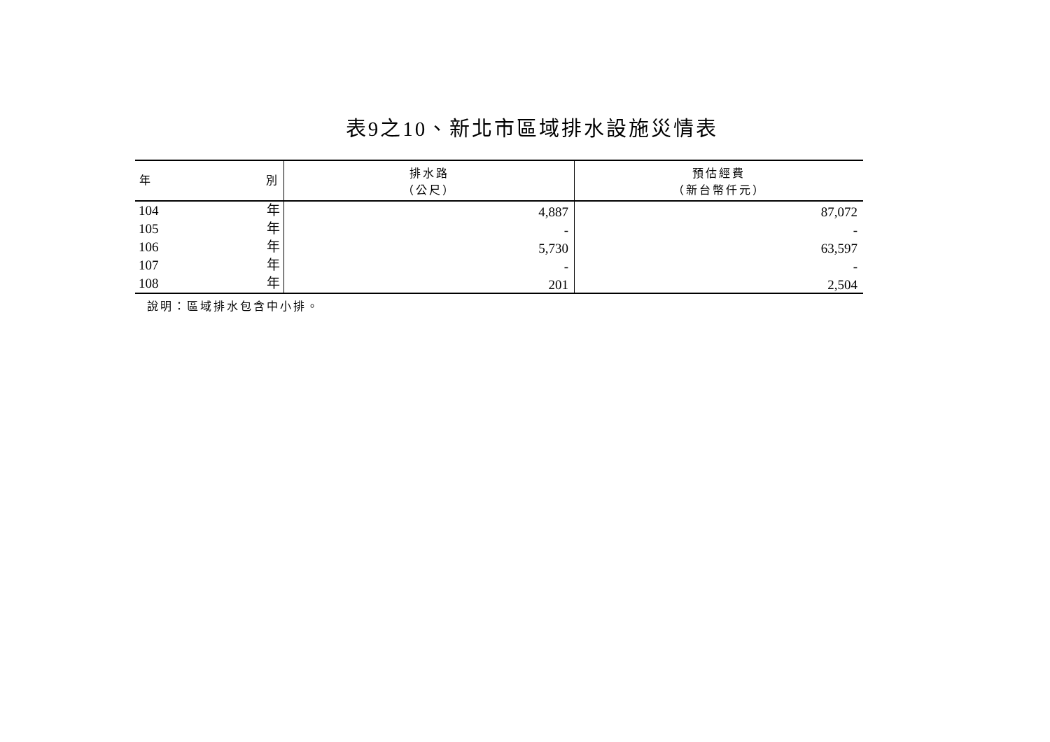表9之10、新北市區域排水設施災情表
| 年 別 | 排水路 （公尺） | 預估經費 （新台幣仟元） |
| --- | --- | --- |
| 104 年 | 4,887 | 87,072 |
| 105 年 | - | - |
| 106 年 | 5,730 | 63,597 |
| 107 年 | - | - |
| 108 年 | 201 | 2,504 |
說明：區域排水包含中小排。